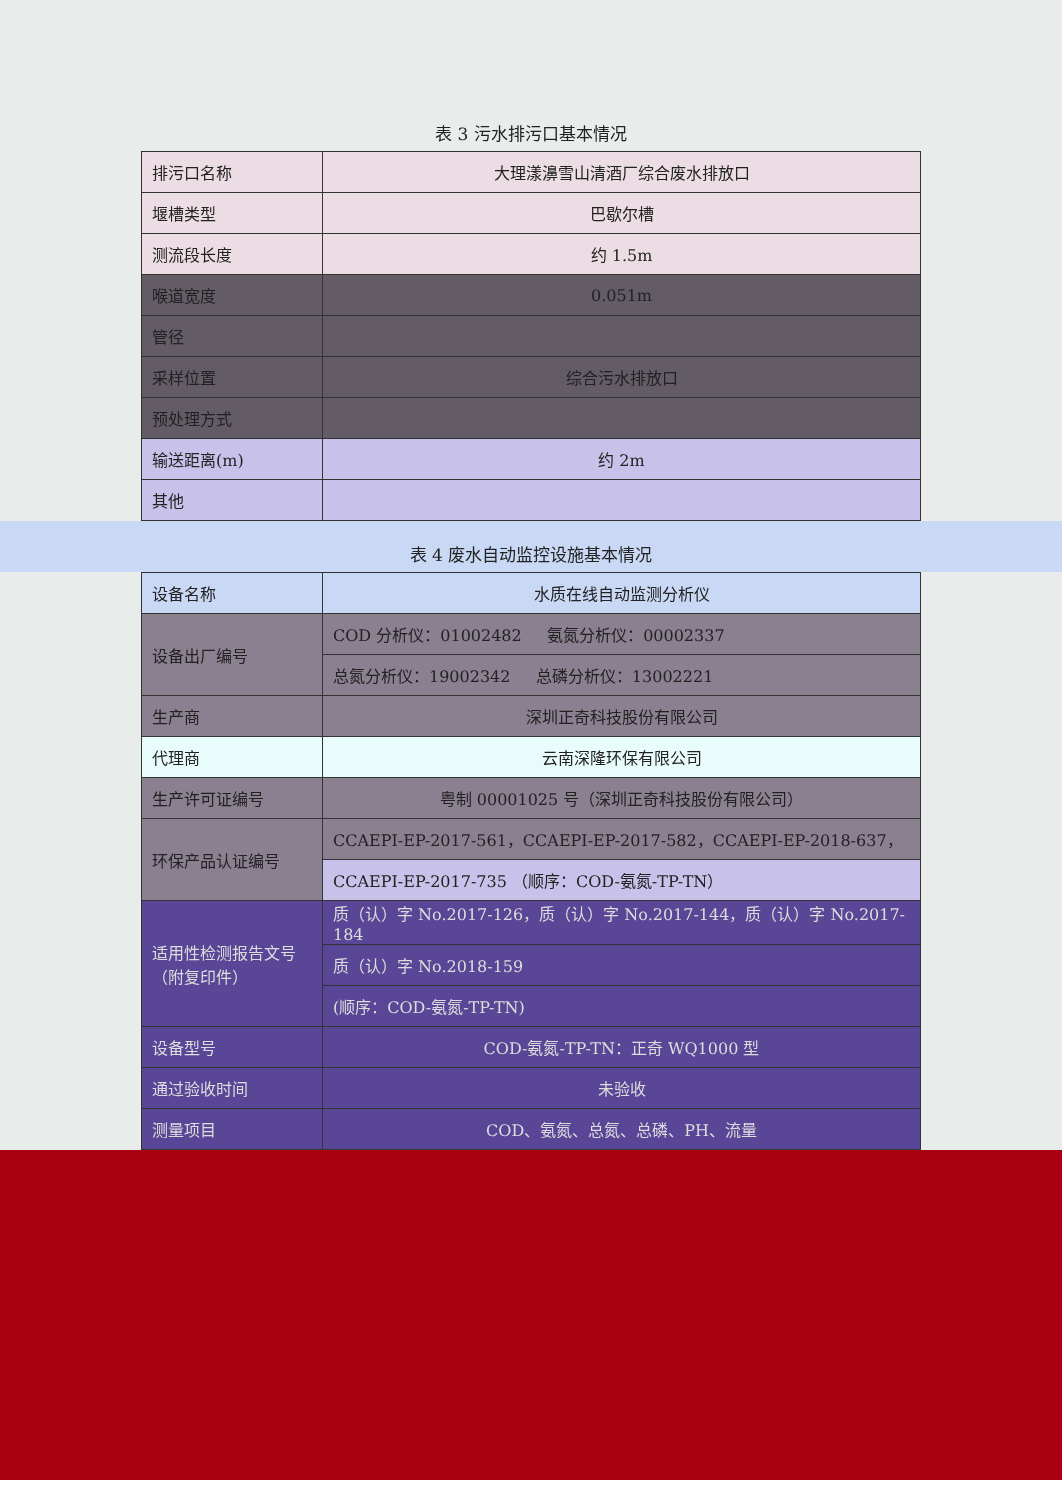表 3 污水排污口基本情况
| 排污口名称 | 大理漾濞雪山清酒厂综合废水排放口 |
| 堰槽类型 | 巴歇尔槽 |
| 测流段长度 | 约 1.5m |
| 喉道宽度 | 0.051m |
| 管径 | |
| 采样位置 | 综合污水排放口 |
| 预处理方式 | |
| 输送距离(m) | 约 2m |
| 其他 | |
表 4 废水自动监控设施基本情况
| 设备名称 | 水质在线自动监测分析仪 |
| 设备出厂编号 | COD 分析仪：01002482 氨氮分析仪：00002337 |
| | 总氮分析仪：19002342 总磷分析仪：13002221 |
| 生产商 | 深圳正奇科技股份有限公司 |
| 代理商 | 云南深隆环保有限公司 |
| 生产许可证编号 | 粤制 00001025 号（深圳正奇科技股份有限公司） |
| 环保产品认证编号 | CCAEPI-EP-2017-561，CCAEPI-EP-2017-582，CCAEPI-EP-2018-637， |
| | CCAEPI-EP-2017-735 （顺序：COD-氨氮-TP-TN） |
| 适用性检测报告文号（附复印件） | 质（认）字 No.2017-126，质（认）字 No.2017-144，质（认）字 No.2017-184 |
| | 质（认）字 No.2018-159 |
| | (顺序：COD-氨氮-TP-TN) |
| 设备型号 | COD-氨氮-TP-TN：正奇 WQ1000 型 |
| 通过验收时间 | 未验收 |
| 测量项目 | COD、氨氮、总氮、总磷、PH、流量 |